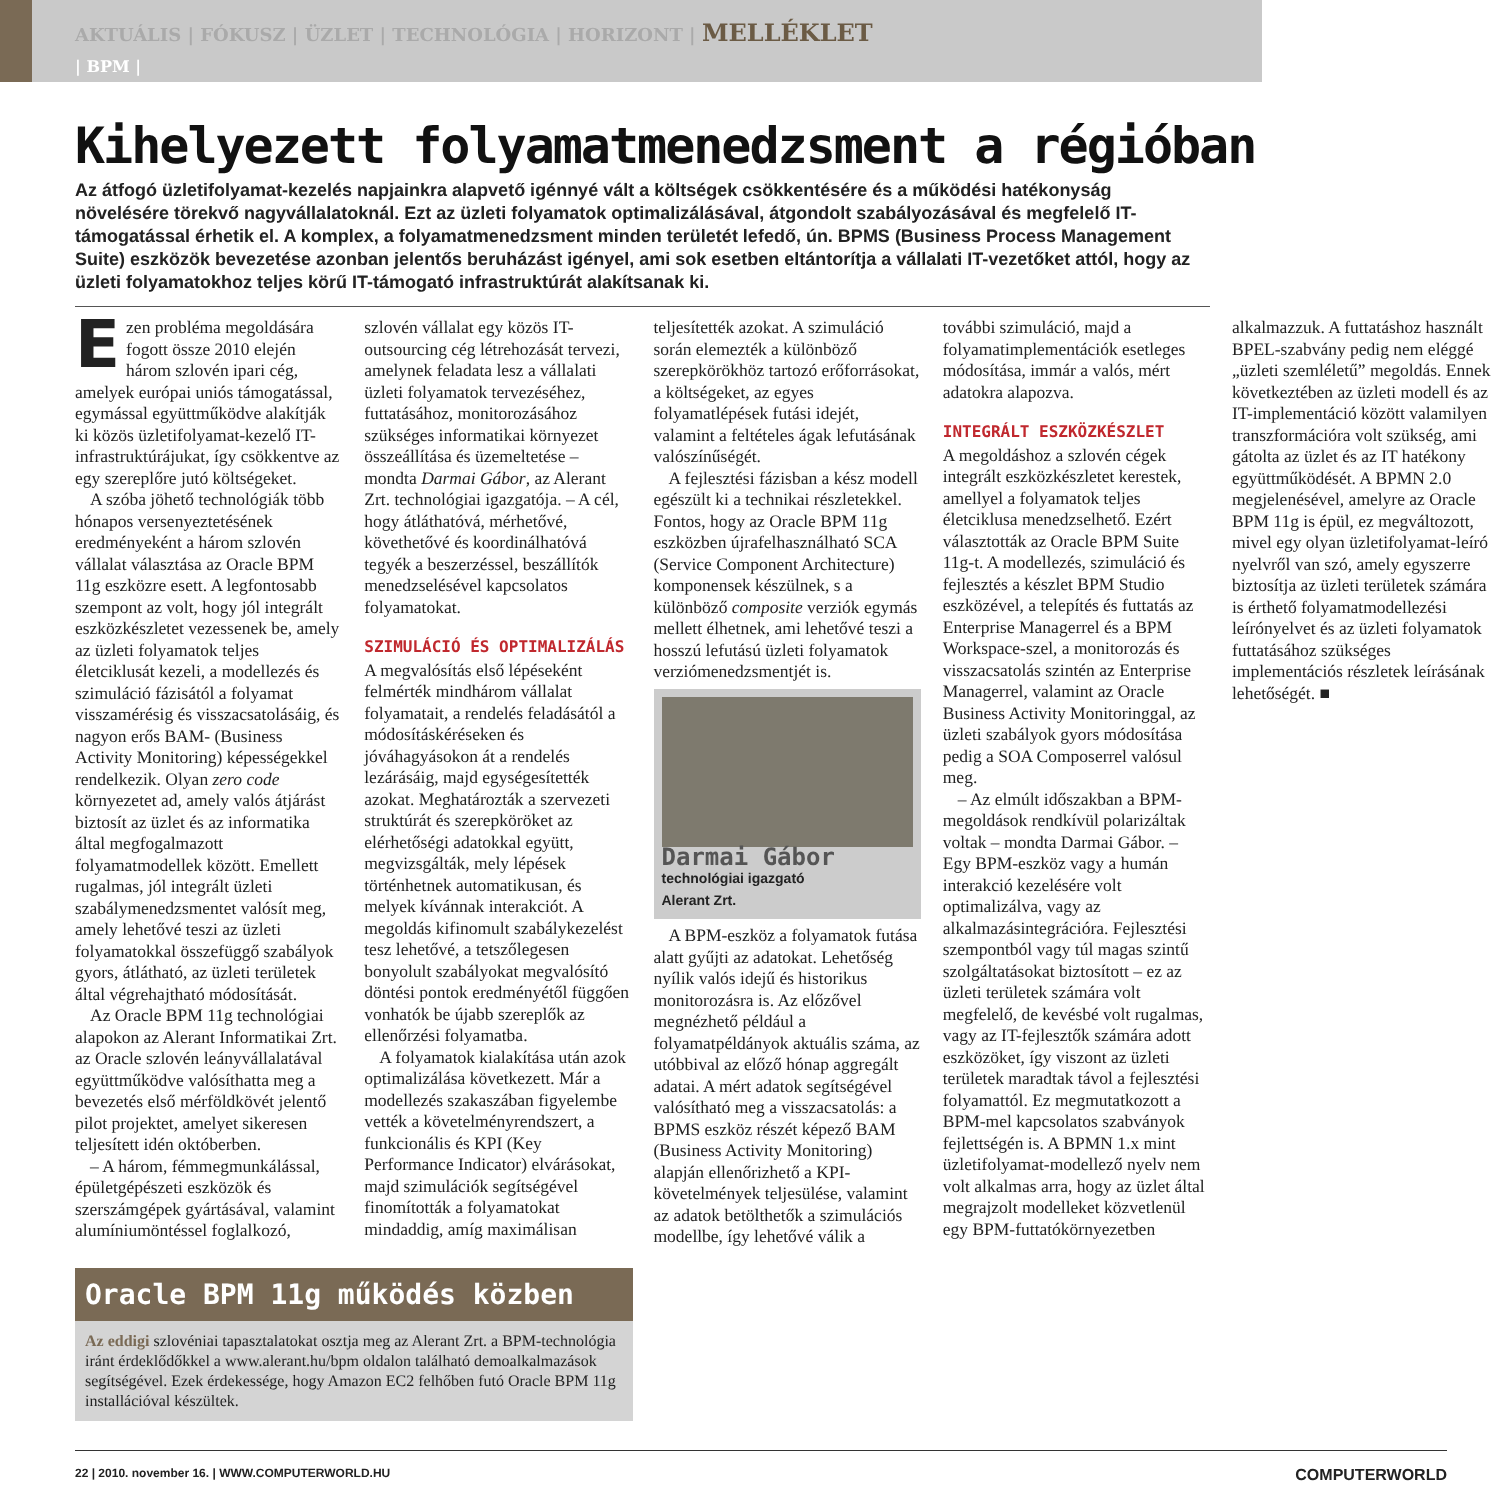AKTUÁLIS | FÓKUSZ | ÜZLET | TECHNOLÓGIA | HORIZONT | MELLÉKLET
| BPM |
Kihelyezett folyamatmenedzsment a régióban
Az átfogó üzletifolyamat-kezelés napjainkra alapvető igénnyé vált a költségek csökkentésére és a működési hatékonyság növelésére törekvő nagyvállalatoknál. Ezt az üzleti folyamatok optimalizálásával, átgondolt szabályozásával és megfelelő IT-támogatással érhetik el. A komplex, a folyamatmenedzsment minden területét lefedő, ún. BPMS (Business Process Management Suite) eszközök bevezetése azonban jelentős beruházást igényel, ami sok esetben eltántorítja a vállalati IT-vezetőket attól, hogy az üzleti folyamatokhoz teljes körű IT-támogató infrastruktúrát alakítsanak ki.
Ezen probléma megoldására fogott össze 2010 elején három szlovén ipari cég, amelyek európai uniós támogatással, egymással együttműködve alakítják ki közös üzletifolyamat-kezelő IT-infrastruktúrájukat, így csökkentve az egy szereplőre jutó költségeket.
A szóba jöhető technológiák több hónapos versenyeztetésének eredményeként a három szlovén vállalat választása az Oracle BPM 11g eszközre esett. A legfontosabb szempont az volt, hogy jól integrált eszközkészletet vezessenek be, amely az üzleti folyamatok teljes életciklusát kezeli, a modellezés és szimuláció fázisától a folyamat visszamérésig és visszacsatolásáig, és nagyon erős BAM- (Business Activity Monitoring) képességekkel rendelkezik. Olyan zero code környezetet ad, amely valós átjárást biztosít az üzlet és az informatika által megfogalmazott folyamatmodellek között. Emellett rugalmas, jól integrált üzleti szabálymenedzsmentet valósít meg, amely lehetővé teszi az üzleti folyamatokkal összefüggő szabályok gyors, átlátható, az üzleti területek által végrehajtható módosítását.
Az Oracle BPM 11g technológiai alapokon az Alerant Informatikai Zrt. az Oracle szlovén leányvállalatával együttműködve valósíthatta meg a bevezetés első mérföldkövét jelentő pilot projektet, amelyet sikeresen teljesített idén októberben.
– A három, fémmegmunkálással, épületgépészeti eszközök és szerszámgépek gyártásával, valamint alumíniumöntéssel foglalkozó, szlovén vállalat egy közös IT-outsourcing cég létrehozását tervezi, amelynek feladata lesz a vállalati üzleti folyamatok tervezéséhez, futtatásához, monitorozásához szükséges informatikai környezet összeállítása és üzemeltetése – mondta Darmai Gábor, az Alerant Zrt. technológiai igazgatója. – A cél, hogy átláthatóvá, mérhetővé, követhetővé és koordinálhatóvá tegyék a beszerzéssel, beszállítók menedzselésével kapcsolatos folyamatokat.
SZIMULÁCIÓ ÉS OPTIMALIZÁLÁS
A megvalósítás első lépéseként felmérték mindhárom vállalat folyamatait, a rendelés feladásától a módosításkéréseken és jóváhagyásokon át a rendelés lezárásáig, majd egységesítették azokat. Meghatározták a szervezeti struktúrát és szerepköröket az elérhetőségi adatokkal együtt, megvizsgálták, mely lépések történhetnek automatikusan, és melyek kívánnak interakciót. A megoldás kifinomult szabálykezelést tesz lehetővé, a tetszőlegesen bonyolult szabályokat megvalósító döntési pontok eredményétől függően vonhatók be újabb szereplők az ellenőrzési folyamatba.
A folyamatok kialakítása után azok optimalizálása következett. Már a modellezés szakaszában figyelembe vették a követelményrendszert, a funkcionális és KPI (Key Performance Indicator) elvárásokat, majd szimulációk segítségével finomították a folyamatokat mindaddig, amíg maximálisan teljesítették azokat. A szimuláció során elemezték a különböző szerepkörökhöz tartozó erőforrásokat, a költségeket, az egyes folyamatlépések futási idejét, valamint a feltételes ágak lefutásának valószínűségét.
A fejlesztési fázisban a kész modell egészült ki a technikai részletekkel. Fontos, hogy az Oracle BPM 11g eszközben újrafelhasználható SCA (Service Component Architecture) komponensek készülnek, s a különböző composite verziók egymás mellett élhetnek, ami lehetővé teszi a hosszú lefutású üzleti folyamatok verziómenedzsmentjét is.
Darmai Gábor
technológiai igazgató
Alerant Zrt.
A BPM-eszköz a folyamatok futása alatt gyűjti az adatokat. Lehetőség nyílik valós idejű és historikus monitorozásra is. Az előzővel megnézhető például a folyamatpéldányok aktuális száma, az utóbbival az előző hónap aggregált adatai. A mért adatok segítségével valósítható meg a visszacsatolás: a BPMS eszköz részét képező BAM (Business Activity Monitoring) alapján ellenőrizhető a KPI-követelmények teljesülése, valamint az adatok betölthetők a szimulációs modellbe, így lehetővé válik a további szimuláció, majd a folyamatimplementációk esetleges módosítása, immár a valós, mért adatokra alapozva.
INTEGRÁLT ESZKÖZKÉSZLET
A megoldáshoz a szlovén cégek integrált eszközkészletet kerestek, amellyel a folyamatok teljes életciklusa menedzselhető. Ezért választották az Oracle BPM Suite 11g-t. A modellezés, szimuláció és fejlesztés a készlet BPM Studio eszközével, a telepítés és futtatás az Enterprise Managerrel és a BPM Workspace-szel, a monitorozás és visszacsatolás szintén az Enterprise Managerrel, valamint az Oracle Business Activity Monitoringgal, az üzleti szabályok gyors módosítása pedig a SOA Composerrel valósul meg.
– Az elmúlt időszakban a BPM-megoldások rendkívül polarizáltak voltak – mondta Darmai Gábor. – Egy BPM-eszköz vagy a humán interakció kezelésére volt optimalizálva, vagy az alkalmazásintegrációra. Fejlesztési szempontból vagy túl magas szintű szolgáltatásokat biztosított – ez az üzleti területek számára volt megfelelő, de kevésbé volt rugalmas, vagy az IT-fejlesztők számára adott eszközöket, így viszont az üzleti területek maradtak távol a fejlesztési folyamattól. Ez megmutatkozott a BPM-mel kapcsolatos szabványok fejlettségén is. A BPMN 1.x mint üzletifolyamat-modellező nyelv nem volt alkalmas arra, hogy az üzlet által megrajzolt modelleket közvetlenül egy BPM-futtatókörnyezetben alkalmazzuk. A futtatáshoz használt BPEL-szabvány pedig nem eléggé „üzleti szemléletű” megoldás. Ennek következtében az üzleti modell és az IT-implementáció között valamilyen transzformációra volt szükség, ami gátolta az üzlet és az IT hatékony együttműködését. A BPMN 2.0 megjelenésével, amelyre az Oracle BPM 11g is épül, ez megváltozott, mivel egy olyan üzletifolyamat-leíró nyelvről van szó, amely egyszerre biztosítja az üzleti területek számára is érthető folyamatmodellezési leírónyelvet és az üzleti folyamatok futtatásához szükséges implementációs részletek leírásának lehetőségét. ■
Oracle BPM 11g működés közben
Az eddigi szlovéniai tapasztalatokat osztja meg az Alerant Zrt. a BPM-technológia iránt érdeklődőkkel a www.alerant.hu/bpm oldalon található demoalkalmazások segítségével. Ezek érdekessége, hogy Amazon EC2 felhőben futó Oracle BPM 11g installációval készültek.
22 | 2010. november 16. | WWW.COMPUTERWORLD.HU COMPUTERWORLD